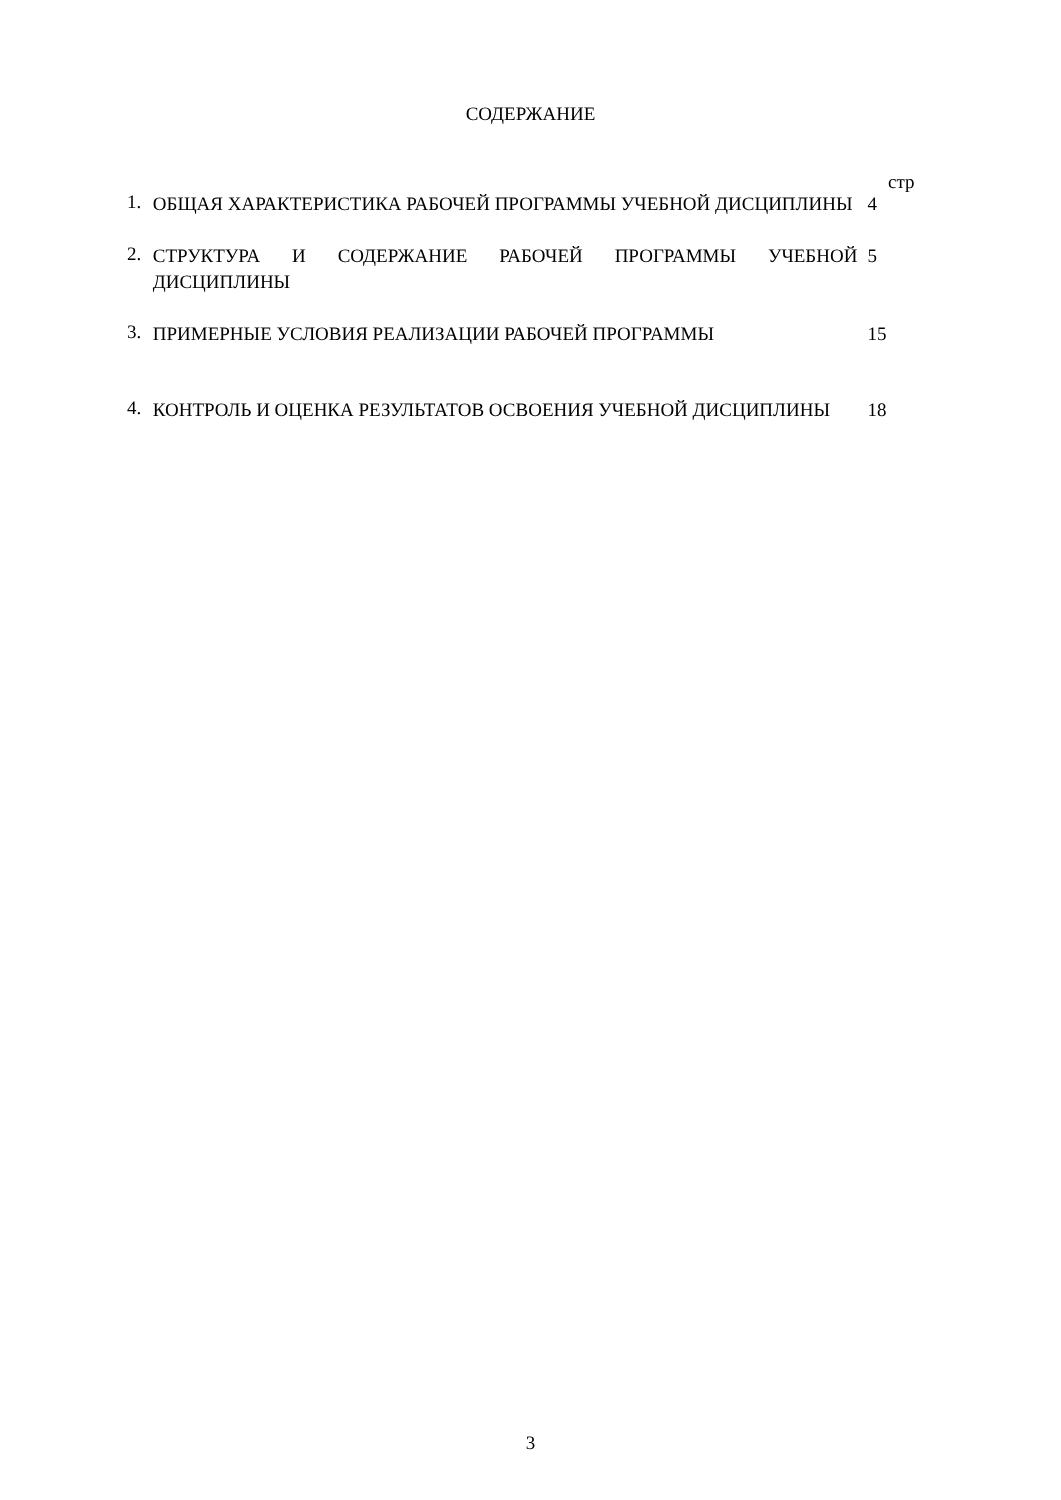СОДЕРЖАНИЕ
стр
1.
ОБЩАЯ ХАРАКТЕРИСТИКА РАБОЧЕЙ ПРОГРАММЫ УЧЕБНОЙ ДИСЦИПЛИНЫ 4
2.
СТРУКТУРА И СОДЕРЖАНИЕ РАБОЧЕЙ ПРОГРАММЫ УЧЕБНОЙ ДИСЦИПЛИНЫ 5
3.
ПРИМЕРНЫЕ УСЛОВИЯ РЕАЛИЗАЦИИ РАБОЧЕЙ ПРОГРАММЫ 15
4.
КОНТРОЛЬ И ОЦЕНКА РЕЗУЛЬТАТОВ ОСВОЕНИЯ УЧЕБНОЙ ДИСЦИПЛИНЫ 18
3